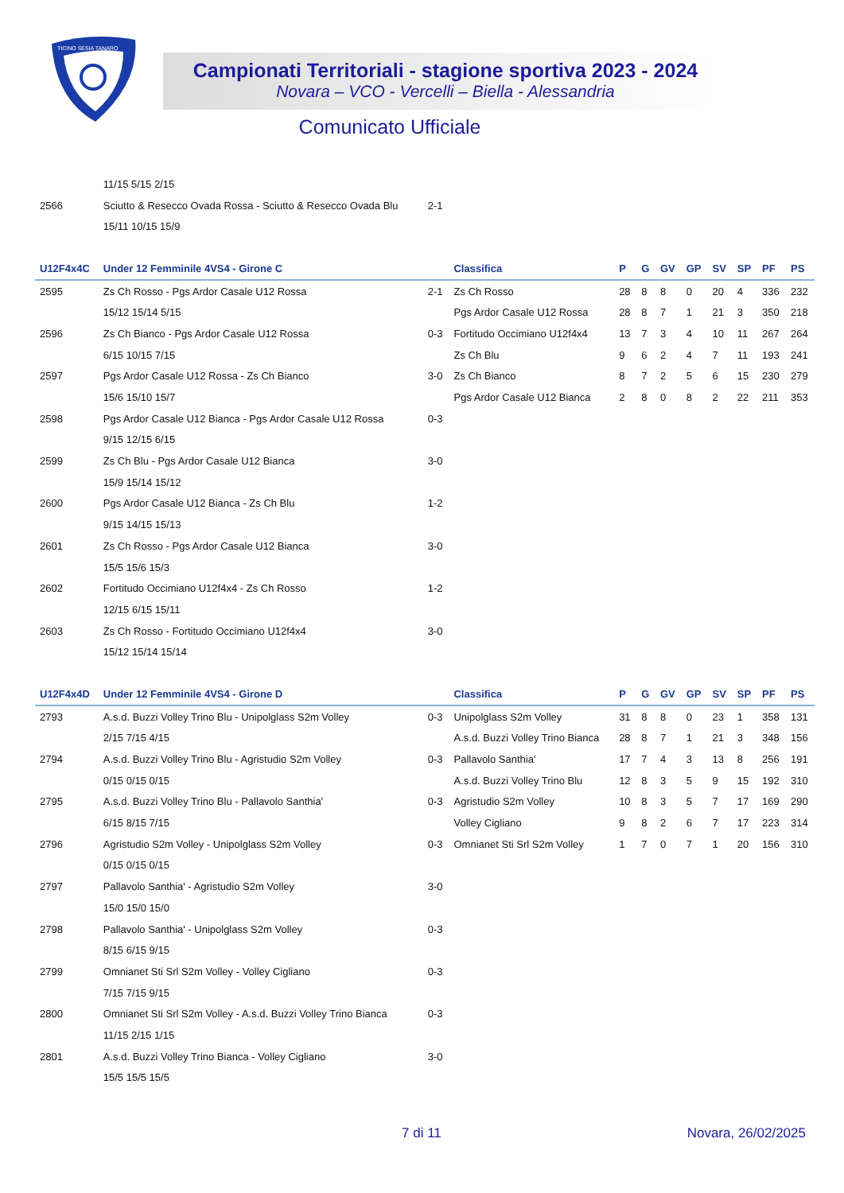TICINO SESIA TANARO
Campionati Territoriali - stagione sportiva 2023 - 2024
Novara – VCO - Vercelli – Biella - Alessandria
Comunicato Ufficiale
| | 11/15 5/15 2/15 | | | | | | | | | | |
| 2566 | Sciutto & Resecco Ovada Rossa - Sciutto & Resecco Ovada Blu | 2-1 | | | | | | | | | |
| | 15/11 10/15 15/9 | | | | | | | | | | |
| U12F4x4C | Under 12 Femminile 4VS4 - Girone C | | Classifica | P | G | GV | GP | SV | SP | PF | PS |
| 2595 | Zs Ch Rosso - Pgs Ardor Casale U12 Rossa | 2-1 | Zs Ch Rosso | 28 | 8 | 8 | 0 | 20 | 4 | 336 | 232 |
| | 15/12 15/14 5/15 | | Pgs Ardor Casale U12 Rossa | 28 | 8 | 7 | 1 | 21 | 3 | 350 | 218 |
| 2596 | Zs Ch Bianco - Pgs Ardor Casale U12 Rossa | 0-3 | Fortitudo Occimiano U12f4x4 | 13 | 7 | 3 | 4 | 10 | 11 | 267 | 264 |
| | 6/15 10/15 7/15 | | Zs Ch Blu | 9 | 6 | 2 | 4 | 7 | 11 | 193 | 241 |
| 2597 | Pgs Ardor Casale U12 Rossa - Zs Ch Bianco | 3-0 | Zs Ch Bianco | 8 | 7 | 2 | 5 | 6 | 15 | 230 | 279 |
| | 15/6 15/10 15/7 | | Pgs Ardor Casale U12 Bianca | 2 | 8 | 0 | 8 | 2 | 22 | 211 | 353 |
| 2598 | Pgs Ardor Casale U12 Bianca - Pgs Ardor Casale U12 Rossa | 0-3 | | | | | | | | | |
| | 9/15 12/15 6/15 | | | | | | | | | | |
| 2599 | Zs Ch Blu - Pgs Ardor Casale U12 Bianca | 3-0 | | | | | | | | | |
| | 15/9 15/14 15/12 | | | | | | | | | | |
| 2600 | Pgs Ardor Casale U12 Bianca - Zs Ch Blu | 1-2 | | | | | | | | | |
| | 9/15 14/15 15/13 | | | | | | | | | | |
| 2601 | Zs Ch Rosso - Pgs Ardor Casale U12 Bianca | 3-0 | | | | | | | | | |
| | 15/5 15/6 15/3 | | | | | | | | | | |
| 2602 | Fortitudo Occimiano U12f4x4 - Zs Ch Rosso | 1-2 | | | | | | | | | |
| | 12/15 6/15 15/11 | | | | | | | | | | |
| 2603 | Zs Ch Rosso - Fortitudo Occimiano U12f4x4 | 3-0 | | | | | | | | | |
| | 15/12 15/14 15/14 | | | | | | | | | | |
| U12F4x4D | Under 12 Femminile 4VS4 - Girone D | | Classifica | P | G | GV | GP | SV | SP | PF | PS |
| 2793 | A.s.d. Buzzi Volley Trino Blu - Unipolglass S2m Volley | 0-3 | Unipolglass S2m Volley | 31 | 8 | 8 | 0 | 23 | 1 | 358 | 131 |
| | 2/15 7/15 4/15 | | A.s.d. Buzzi Volley Trino Bianca | 28 | 8 | 7 | 1 | 21 | 3 | 348 | 156 |
| 2794 | A.s.d. Buzzi Volley Trino Blu - Agristudio S2m Volley | 0-3 | Pallavolo Santhia' | 17 | 7 | 4 | 3 | 13 | 8 | 256 | 191 |
| | 0/15 0/15 0/15 | | A.s.d. Buzzi Volley Trino Blu | 12 | 8 | 3 | 5 | 9 | 15 | 192 | 310 |
| 2795 | A.s.d. Buzzi Volley Trino Blu - Pallavolo Santhia' | 0-3 | Agristudio S2m Volley | 10 | 8 | 3 | 5 | 7 | 17 | 169 | 290 |
| | 6/15 8/15 7/15 | | Volley Cigliano | 9 | 8 | 2 | 6 | 7 | 17 | 223 | 314 |
| 2796 | Agristudio S2m Volley - Unipolglass S2m Volley | 0-3 | Omnianet Sti Srl S2m Volley | 1 | 7 | 0 | 7 | 1 | 20 | 156 | 310 |
| | 0/15 0/15 0/15 | | | | | | | | | | |
| 2797 | Pallavolo Santhia' - Agristudio S2m Volley | 3-0 | | | | | | | | | |
| | 15/0 15/0 15/0 | | | | | | | | | | |
| 2798 | Pallavolo Santhia' - Unipolglass S2m Volley | 0-3 | | | | | | | | | |
| | 8/15 6/15 9/15 | | | | | | | | | | |
| 2799 | Omnianet Sti Srl S2m Volley - Volley Cigliano | 0-3 | | | | | | | | | |
| | 7/15 7/15 9/15 | | | | | | | | | | |
| 2800 | Omnianet Sti Srl S2m Volley - A.s.d. Buzzi Volley Trino Bianca | 0-3 | | | | | | | | | |
| | 11/15 2/15 1/15 | | | | | | | | | | |
| 2801 | A.s.d. Buzzi Volley Trino Bianca - Volley Cigliano | 3-0 | | | | | | | | | |
| | 15/5 15/5 15/5 | | | | | | | | | | |
7 di 11 Novara, 26/02/2025